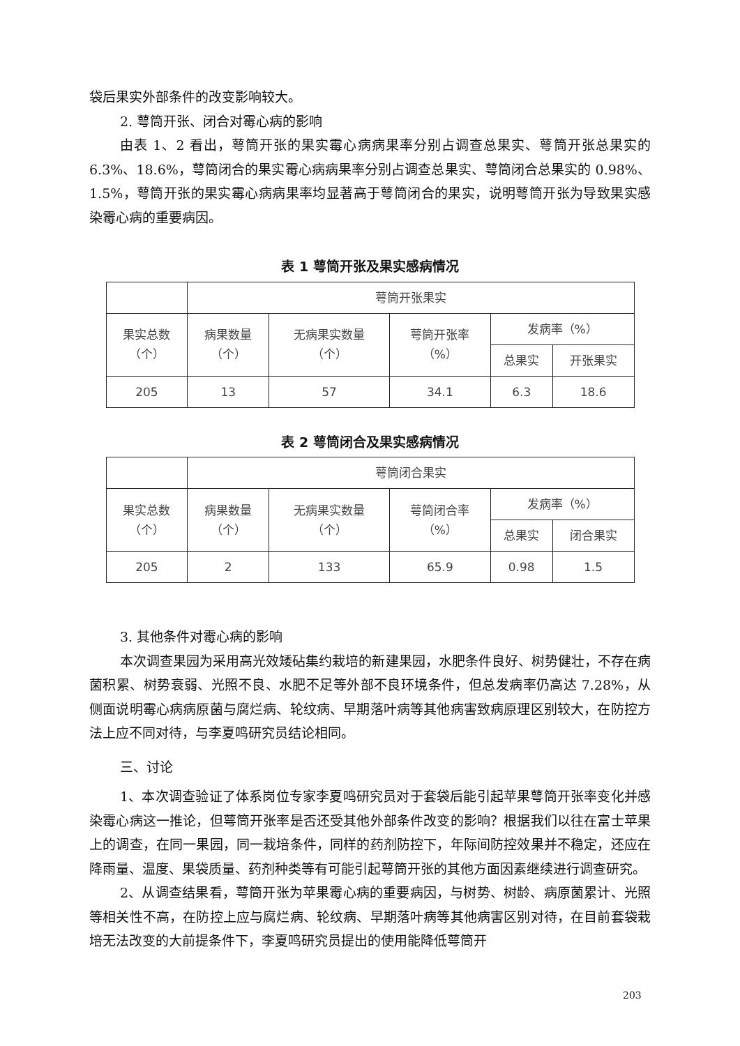袋后果实外部条件的改变影响较大。
2. 萼筒开张、闭合对霉心病的影响
由表 1、2 看出，萼筒开张的果实霉心病病果率分别占调查总果实、萼筒开张总果实的 6.3%、18.6%，萼筒闭合的果实霉心病病果率分别占调查总果实、萼筒闭合总果实的 0.98%、1.5%，萼筒开张的果实霉心病病果率均显著高于萼筒闭合的果实，说明萼筒开张为导致果实感染霉心病的重要病因。
表 1 萼筒开张及果实感病情况
| | 萼筒开张果实 | | | | |
| 果实总数 （个） | 病果数量 （个） | 无病果实数量 （个） | 萼筒开张率 （%） | 发病率（%） | |
| | | | | 总果实 | 开张果实 |
| 205 | 13 | 57 | 34.1 | 6.3 | 18.6 |
表 2 萼筒闭合及果实感病情况
| | 萼筒闭合果实 | | | | |
| 果实总数 （个） | 病果数量 （个） | 无病果实数量 （个） | 萼筒闭合率 （%） | 发病率（%） | |
| | | | | 总果实 | 闭合果实 |
| 205 | 2 | 133 | 65.9 | 0.98 | 1.5 |
3. 其他条件对霉心病的影响
本次调查果园为采用高光效矮砧集约栽培的新建果园，水肥条件良好、树势健壮，不存在病菌积累、树势衰弱、光照不良、水肥不足等外部不良环境条件，但总发病率仍高达 7.28%，从侧面说明霉心病病原菌与腐烂病、轮纹病、早期落叶病等其他病害致病原理区别较大，在防控方法上应不同对待，与李夏鸣研究员结论相同。
三、讨论
1、本次调查验证了体系岗位专家李夏鸣研究员对于套袋后能引起苹果萼筒开张率变化并感染霉心病这一推论，但萼筒开张率是否还受其他外部条件改变的影响？根据我们以往在富士苹果上的调查，在同一果园，同一栽培条件，同样的药剂防控下，年际间防控效果并不稳定，还应在降雨量、温度、果袋质量、药剂种类等有可能引起萼筒开张的其他方面因素继续进行调查研究。
2、从调查结果看，萼筒开张为苹果霉心病的重要病因，与树势、树龄、病原菌累计、光照等相关性不高，在防控上应与腐烂病、轮纹病、早期落叶病等其他病害区别对待，在目前套袋栽培无法改变的大前提条件下，李夏鸣研究员提出的使用能降低萼筒开
203